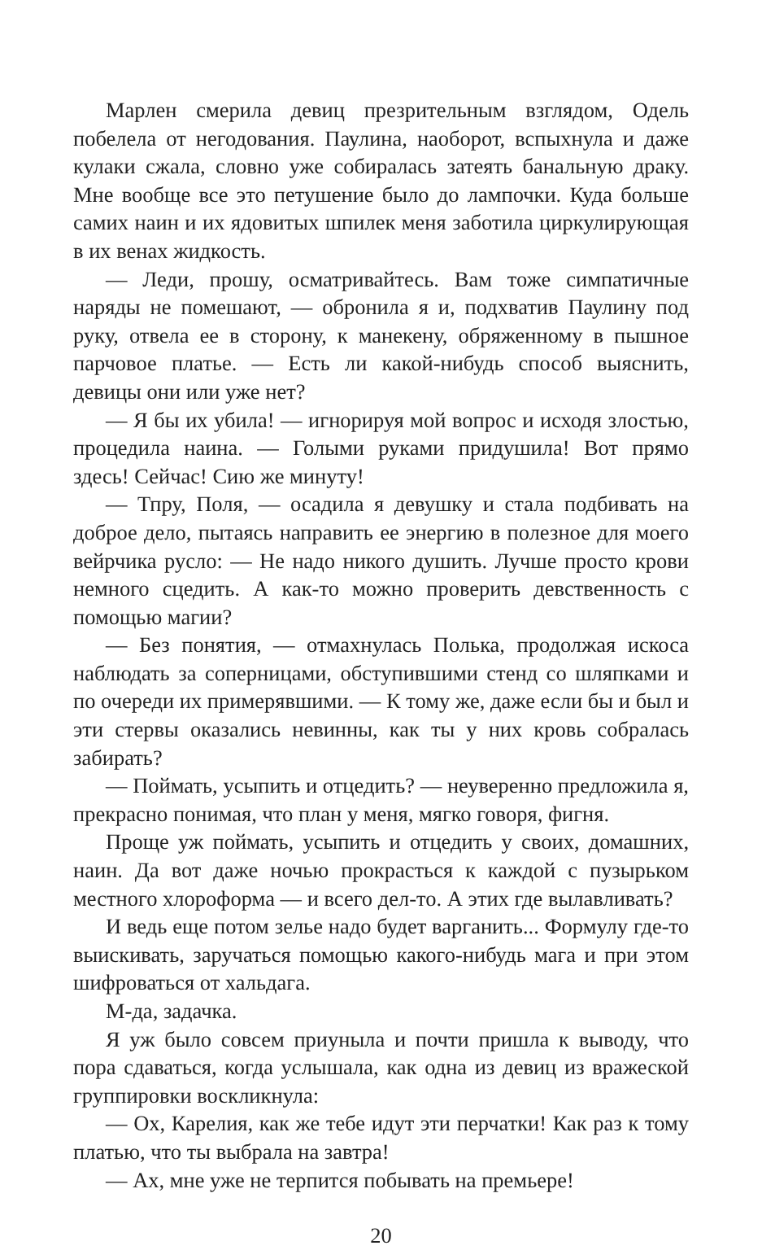Марлен смерила девиц презрительным взглядом, Одель побелела от негодования. Паулина, наоборот, вспыхнула и даже кулаки сжала, словно уже собиралась затеять банальную драку. Мне вообще все это петушение было до лампочки. Куда больше самих наин и их ядовитых шпилек меня заботила циркулирующая в их венах жидкость.
— Леди, прошу, осматривайтесь. Вам тоже симпатичные наряды не помешают, — обронила я и, подхватив Паулину под руку, отвела ее в сторону, к манекену, обряженному в пышное парчовое платье. — Есть ли какой-нибудь способ выяснить, девицы они или уже нет?
— Я бы их убила! — игнорируя мой вопрос и исходя злостью, процедила наина. — Голыми руками придушила! Вот прямо здесь! Сейчас! Сию же минуту!
— Тпру, Поля, — осадила я девушку и стала подбивать на доброе дело, пытаясь направить ее энергию в полезное для моего вейрчика русло: — Не надо никого душить. Лучше просто крови немного сцедить. А как-то можно проверить девственность с помощью магии?
— Без понятия, — отмахнулась Полька, продолжая искоса наблюдать за соперницами, обступившими стенд со шляпками и по очереди их примерявшими. — К тому же, даже если бы и был и эти стервы оказались невинны, как ты у них кровь собралась забирать?
— Поймать, усыпить и отцедить? — неуверенно предложила я, прекрасно понимая, что план у меня, мягко говоря, фигня.
Проще уж поймать, усыпить и отцедить у своих, домашних, наин. Да вот даже ночью прокрасться к каждой с пузырьком местного хлороформа — и всего дел-то. А этих где вылавливать?
И ведь еще потом зелье надо будет варганить... Формулу где-то выискивать, заручаться помощью какого-нибудь мага и при этом шифроваться от хальдага.
М-да, задачка.
Я уж было совсем приуныла и почти пришла к выводу, что пора сдаваться, когда услышала, как одна из девиц из вражеской группировки воскликнула:
— Ох, Карелия, как же тебе идут эти перчатки! Как раз к тому платью, что ты выбрала на завтра!
— Ах, мне уже не терпится побывать на премьере!
20